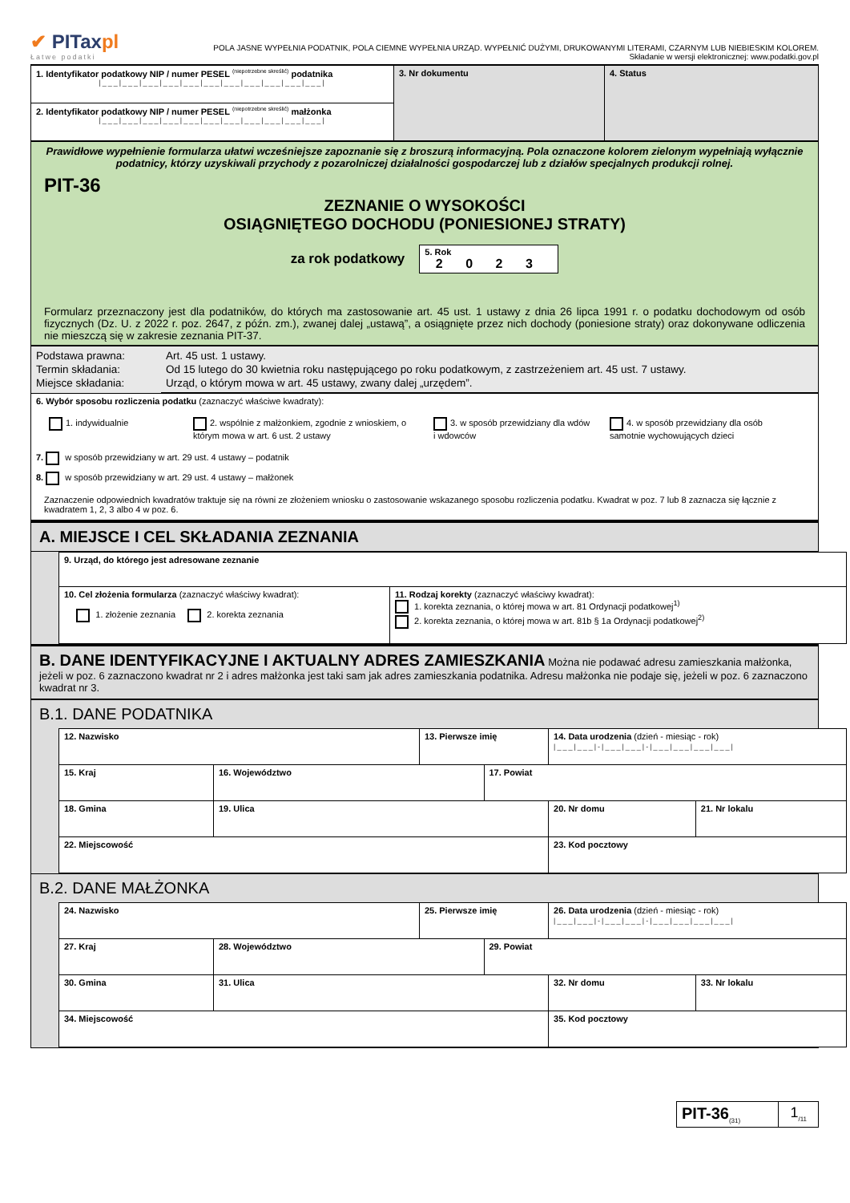✔ PITaxpl
Łatwe podatki
POLA JASNE WYPEŁNIA PODATNIK, POLA CIEMNE WYPEŁNIA URZĄD. WYPEŁNIĆ DUŻYMI, DRUKOWANYMI LITERAMI, CZARNYM LUB NIEBIESKIM KOLOREM.
Składanie w wersji elektronicznej: www.podatki.gov.pl
| 1. Identyfikator podatkowy NIP / numer PESEL <sup>(niepotrzebne skreślić)</sup> podatnika /___/___/___/___/___/___/___/___/___/___/___/ | 3. Nr dokumentu | 4. Status |
| 2. Identyfikator podatkowy NIP / numer PESEL <sup>(niepotrzebne skreślić)</sup> małżonka /___/___/___/___/___/___/___/___/___/___/___/ | | |
Prawidłowe wypełnienie formularza ułatwi wcześniejsze zapoznanie się z broszurą informacyjną. Pola oznaczone kolorem zielonym wypełniają wyłącznie podatnicy, którzy uzyskiwali przychody z pozarolniczej działalności gospodarczej lub z działów specjalnych produkcji rolnej.
PIT-36
ZEZNANIE O WYSOKOŚCI
OSIĄGNIĘTEGO DOCHODU (PONIESIONEJ STRATY)
za rok podatkowy
5. Rok
2 0 2 3
Formularz przeznaczony jest dla podatników, do których ma zastosowanie art. 45 ust. 1 ustawy z dnia 26 lipca 1991 r. o podatku dochodowym od osób fizycznych (Dz. U. z 2022 r. poz. 2647, z późn. zm.), zwanej dalej „ustawą”, a osiągnięte przez nich dochody (poniesione straty) oraz dokonywane odliczenia nie mieszczą się w zakresie zeznania PIT-37.
| Podstawa prawna: Termin składania: Miejsce składania: | Art. 45 ust. 1 ustawy. Od 15 lutego do 30 kwietnia roku następującego po roku podatkowym, z zastrzeżeniem art. 45 ust. 7 ustawy. Urząd, o którym mowa w art. 45 ustawy, zwany dalej „urzędem”. |
6. Wybór sposobu rozliczenia podatku (zaznaczyć właściwe kwadraty):
1. indywidualnie 2. wspólnie z małżonkiem, zgodnie z wnioskiem, o którym mowa w art. 6 ust. 2 ustawy
3. w sposób przewidziany dla wdów i wdowców
4. w sposób przewidziany dla osób samotnie wychowujących dzieci
7. w sposób przewidziany w art. 29 ust. 4 ustawy – podatnik
8. w sposób przewidziany w art. 29 ust. 4 ustawy – małżonek
Zaznaczenie odpowiednich kwadratów traktuje się na równi ze złożeniem wniosku o zastosowanie wskazanego sposobu rozliczenia podatku. Kwadrat w poz. 7 lub 8 zaznacza się łącznie z kwadratem 1, 2, 3 albo 4 w poz. 6.
A. MIEJSCE I CEL SKŁADANIA ZEZNANIA
| 9. Urząd, do którego jest adresowane zeznanie | |
| 10. Cel złożenia formularza (zaznaczyć właściwy kwadrat): 1. złożenie zeznania 2. korekta zeznania | 11. Rodzaj korekty (zaznaczyć właściwy kwadrat): 1. korekta zeznania, o której mowa w art. 81 Ordynacji podatkowej<sup>1)</sup> 2. korekta zeznania, o której mowa w art. 81b § 1a Ordynacji podatkowej<sup>2)</sup> |
B. DANE IDENTYFIKACYJNE I AKTUALNY ADRES ZAMIESZKANIA Można nie podawać adresu zamieszkania małżonka, jeżeli w poz. 6 zaznaczono kwadrat nr 2 i adres małżonka jest taki sam jak adres zamieszkania podatnika. Adresu małżonka nie podaje się, jeżeli w poz. 6 zaznaczono kwadrat nr 3.
B.1. DANE PODATNIKA
| 12. Nazwisko | | 13. Pierwsze imię | | 14. Data urodzenia (dzień - miesiąc - rok) /___/___/-/___/___/-/___/___/___/___/ | |
| 15. Kraj | 16. Województwo | | 17. Powiat | | |
| 18. Gmina | 19. Ulica | | | 20. Nr domu | 21. Nr lokalu |
| 22. Miejscowość | | | | 23. Kod pocztowy | |
B.2. DANE MAŁŻONKA
| 24. Nazwisko | | 25. Pierwsze imię | | 26. Data urodzenia (dzień - miesiąc - rok) /___/___/-/___/___/-/___/___/___/___/ | |
| 27. Kraj | 28. Województwo | | 29. Powiat | | |
| 30. Gmina | 31. Ulica | | | 32. Nr domu | 33. Nr lokalu |
| 34. Miejscowość | | | | 35. Kod pocztowy | |
| PIT-36<sub>(31)</sub> | 1<sub>/11</sub> |